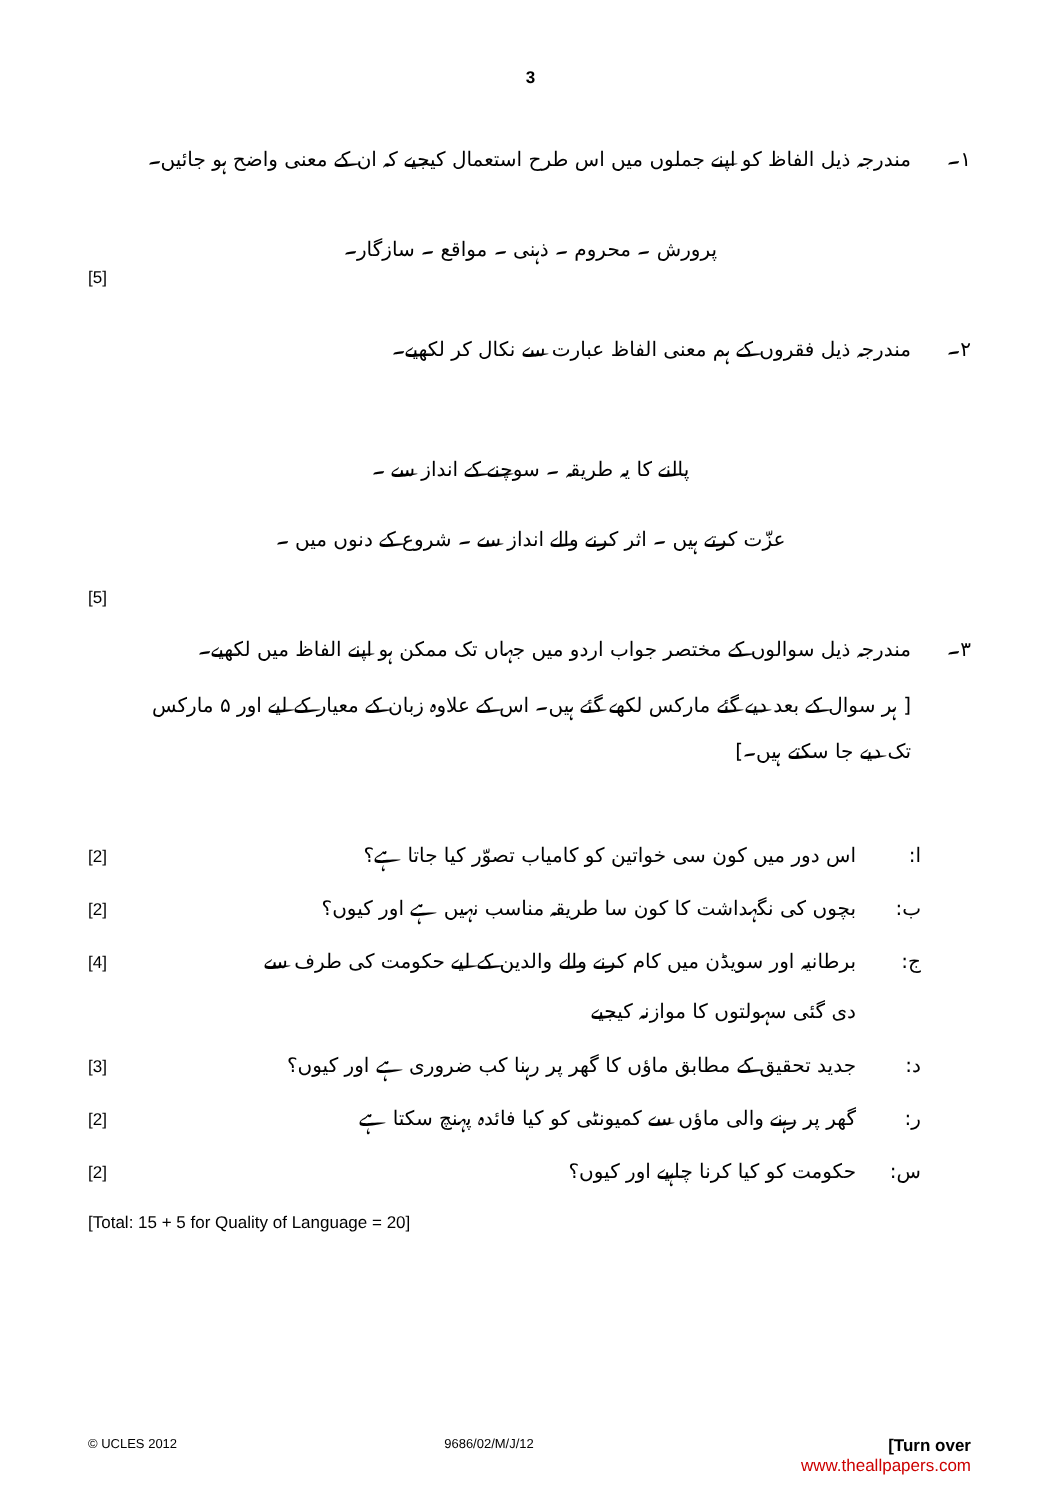3
۱۔ مندرجہ ذیل الفاظ کو اپنے جملوں میں اس طرح استعمال کیجیے کہ ان کے معنی واضح ہو جائیں۔
پرورش ۔ محروم ۔ ذہنی ۔ مواقع ۔ سازگار۔
[5]
۲۔ مندرجہ ذیل فقروں کے ہم معنی الفاظ عبارت سے نکال کر لکھیے۔
پالنے کا یہ طریقہ ۔ سوچنے کے انداز سے ۔
عزّت کرتے ہیں ۔ اثر کرنے والے انداز سے ۔ شروع کے دنوں میں ۔
[5]
۳۔ مندرجہ ذیل سوالوں کے مختصر جواب اردو میں جہاں تک ممکن ہو اپنے الفاظ میں لکھیے۔
[ ہر سوال کے بعد دیے گئے مارکس لکھے گئے ہیں۔ اس کے علاوہ زبان کے معیار کے لیے اور ۵ مارکس تک دیے جا سکتے ہیں۔]
ا: اس دور میں کون سی خواتین کو کامیاب تصوّر کیا جاتا ہے؟ [2]
ب: بچوں کی نگہداشت کا کون سا طریقہ مناسب نہیں ہے اور کیوں؟ [2]
ج: برطانیہ اور سویڈن میں کام کرنے والے والدین کے لیے حکومت کی طرف سے
دی گئی سہولتوں کا موازنہ کیجیے [4]
د: جدید تحقیق کے مطابق ماؤں کا گھر پر رہنا کب ضروری ہے اور کیوں؟ [3]
ر: گھر پر رہنے والی ماؤں سے کمیونٹی کو کیا فائدہ پہنچ سکتا ہے [2]
س: حکومت کو کیا کرنا چاہیے اور کیوں؟ [2]
[Total: 15 + 5 for Quality of Language = 20]
© UCLES 2012 9686/02/M/J/12 [Turn over
www.theallpapers.com